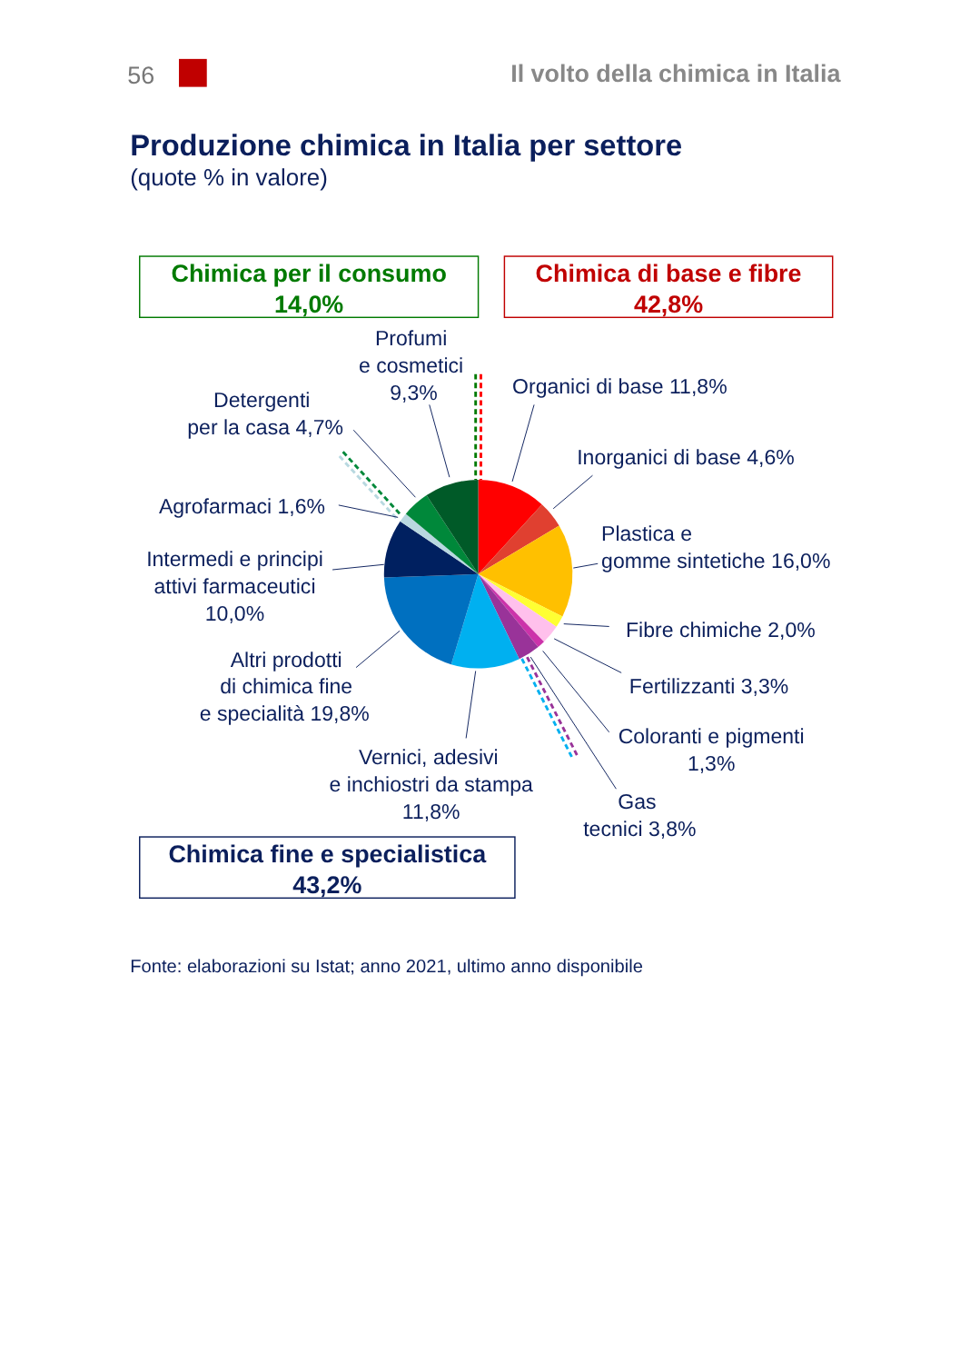56
Il volto della chimica in Italia
Produzione chimica in Italia per settore
(quote % in valore)
Chimica per il consumo
14,0%
Chimica di base e fibre
42,8%
Profumi
e cosmetici
9,3%
Organici di base 11,8%
Detergenti
per la casa 4,7%
Inorganici di base 4,6%
Agrofarmaci 1,6%
Plastica e
gomme sintetiche 16,0%
Intermedi e principi
attivi farmaceutici
10,0%
Fibre chimiche 2,0%
Altri prodotti
di chimica fine
e specialità 19,8%
Fertilizzanti 3,3%
Coloranti e pigmenti
1,3%
Vernici, adesivi
e inchiostri da stampa
11,8%
Gas
tecnici 3,8%
Chimica fine e specialistica
43,2%
Fonte: elaborazioni su Istat; anno 2021, ultimo anno disponibile